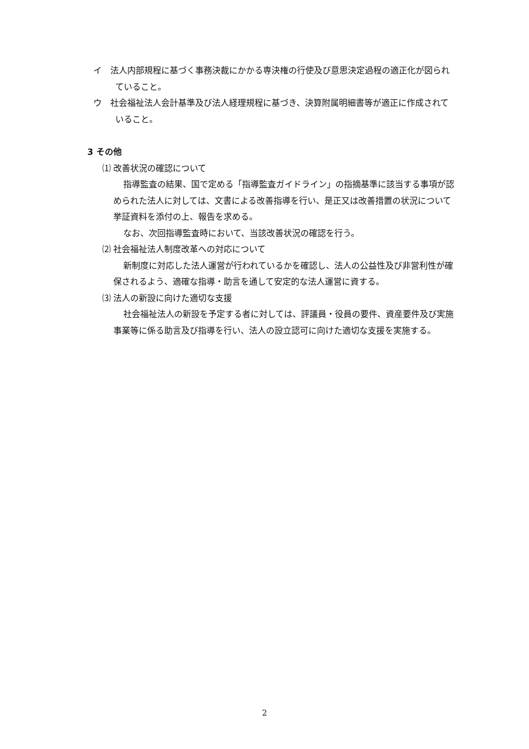イ　法人内部規程に基づく事務決裁にかかる専決権の行使及び意思決定過程の適正化が図られていること。
ウ　社会福祉法人会計基準及び法人経理規程に基づき、決算附属明細書等が適正に作成されていること。
3 その他
⑴ 改善状況の確認について
指導監査の結果、国で定める「指導監査ガイドライン」の指摘基準に該当する事項が認められた法人に対しては、文書による改善指導を行い、是正又は改善措置の状況について挙証資料を添付の上、報告を求める。
なお、次回指導監査時において、当該改善状況の確認を行う。
⑵ 社会福祉法人制度改革への対応について
新制度に対応した法人運営が行われているかを確認し、法人の公益性及び非営利性が確保されるよう、適確な指導・助言を通して安定的な法人運営に資する。
⑶ 法人の新設に向けた適切な支援
社会福祉法人の新設を予定する者に対しては、評議員・役員の要件、資産要件及び実施事業等に係る助言及び指導を行い、法人の設立認可に向けた適切な支援を実施する。
2